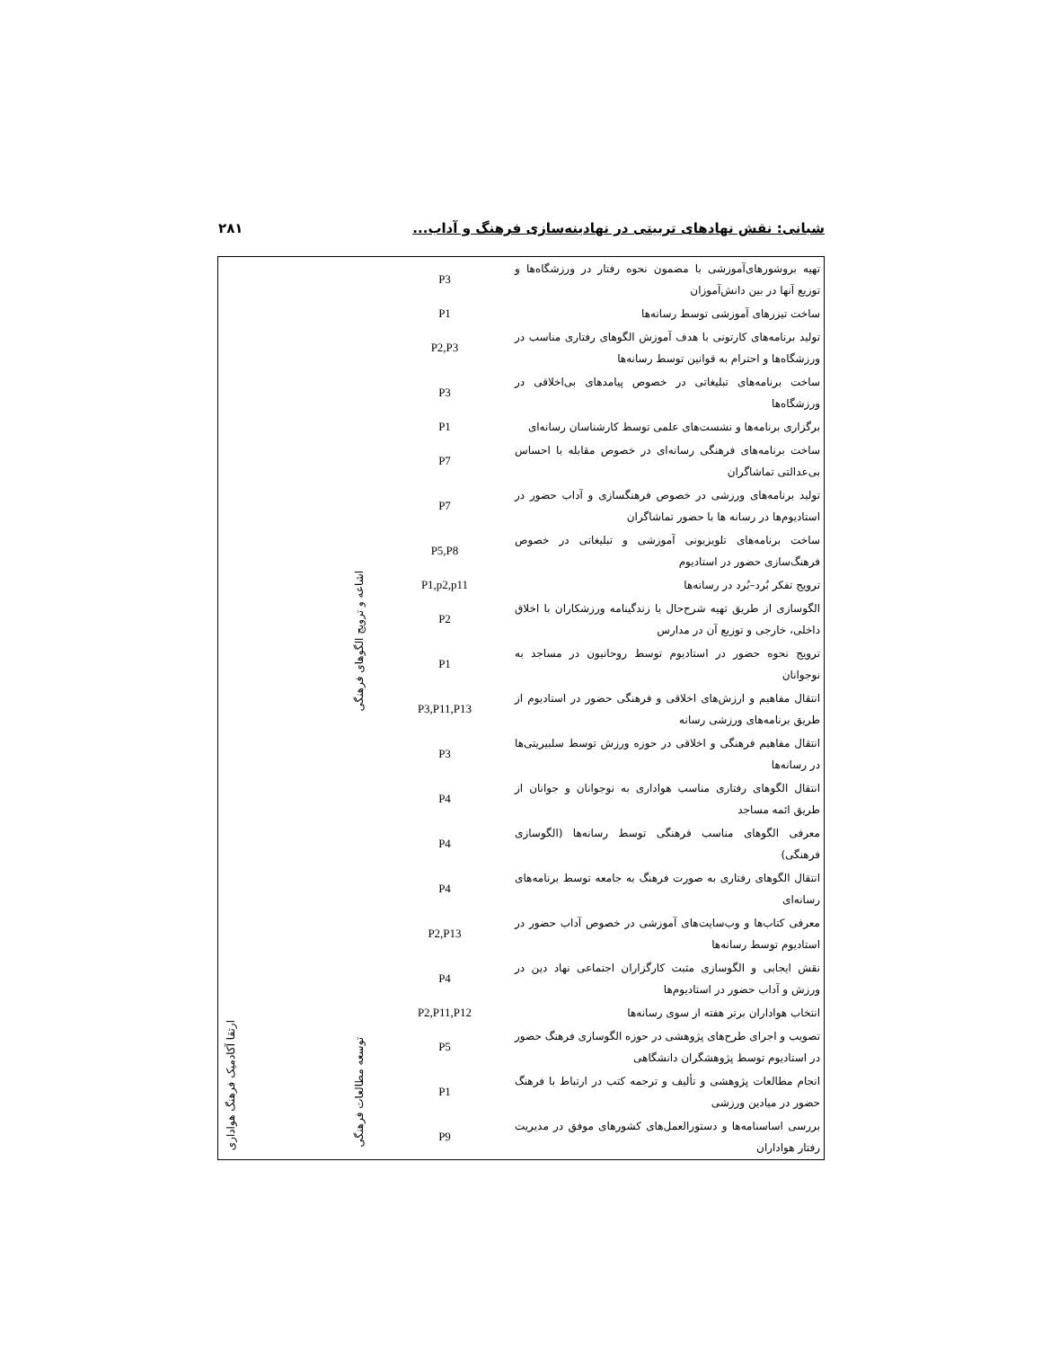شبانی: نقش نهادهای تربیتی در نهادینه‌سازی فرهنگ و آداب... ۲۸۱
| تهیه بروشورهای‌آموزشی با مضمون نحوه رفتار در ورزشگاه‌ها و توزیع آنها در بین دانش‌آموزان | P3 | اشاعه و ترویج الگوهای فرهنگی | | |
| ساخت تیزرهای آموزشی توسط رسانه‌ها | P1 | | | |
| تولید برنامه‌های کارتونی با هدف آموزش الگوهای رفتاری مناسب در ورزشگاه‌ها و احترام به قوانین توسط رسانه‌ها | P2,P3 | | | |
| ساخت برنامه‌های تبلیغاتی در خصوص پیامدهای بی‌اخلاقی در ورزشگاه‌ها | P3 | | | |
| برگزاری برنامه‌ها و نشست‌های علمی توسط کارشناسان رسانه‌ای | P1 | | | |
| ساخت برنامه‌های فرهنگی رسانه‌ای در خصوص مقابله با احساس بی‌عدالتی تماشاگران | P7 | | | |
| تولید برنامه‌های ورزشی در خصوص فرهنگسازی و آداب حضور در استادیوم‌ها در رسانه ها با حضور تماشاگران | P7 | | | |
| ساخت برنامه‌های تلویزیونی آموزشی و تبلیغاتی در خصوص فرهنگ‌سازی حضور در استادیوم | P5,P8 | | | |
| ترویج تفکر بُرد–بُرد در رسانه‌ها | P1,p2,p11 | | | |
| الگوسازی از طریق تهیه شرح‌حال یا زندگینامه ورزشکاران با اخلاق داخلی، خارجی و توزیع آن در مدارس | P2 | | | |
| ترویج نحوه حضور در استادیوم توسط روحانیون در مساجد به نوجوانان | P1 | | | |
| انتقال مفاهیم و ارزش‌های اخلاقی و فرهنگی حضور در استادیوم از طریق برنامه‌های ورزشی رسانه | P3,P11,P13 | | | |
| انتقال مفاهیم فرهنگی و اخلاقی در حوزه ورزش توسط سلبیریتی‌ها در رسانه‌ها | P3 | | | |
| انتقال الگوهای رفتاری مناسب هواداری به نوجوانان و جوانان از طریق ائمه مساجد | P4 | | | |
| معرفی الگوهای مناسب فرهنگی توسط رسانه‌ها (الگوسازی فرهنگی) | P4 | | | |
| انتقال الگوهای رفتاری به صورت فرهنگ به جامعه توسط برنامه‌های رسانه‌ای | P4 | | | |
| معرفی کتاب‌ها و وب‌سایت‌های آموزشی در خصوص آداب حضور در استادیوم توسط رسانه‌ها | P2,P13 | | | |
| نقش ایجابی و الگوسازی مثبت کارگزاران اجتماعی نهاد دین در ورزش و آداب حضور در استادیوم‌ها | P4 | | | |
| انتخاب هواداران برتر هفته از سوی رسانه‌ها | P2,P11,P12 | | | |
| تصویب و اجرای طرح‌های پژوهشی در حوزه الگوسازی فرهنگ حضور در استادیوم توسط پژوهشگران دانشگاهی | P5 | توسعه مطالعات فرهنگی | | |
| انجام مطالعات پژوهشی و تألیف و ترجمه کتب در ارتباط با فرهنگ حضور در میادین ورزشی | P1 | | | |
| بررسی اساسنامه‌ها و دستورالعمل‌های کشورهای موفق در مدیریت رفتار هواداران | P9 | | | |
ارتقا آکادمیک فرهنگ هواداری